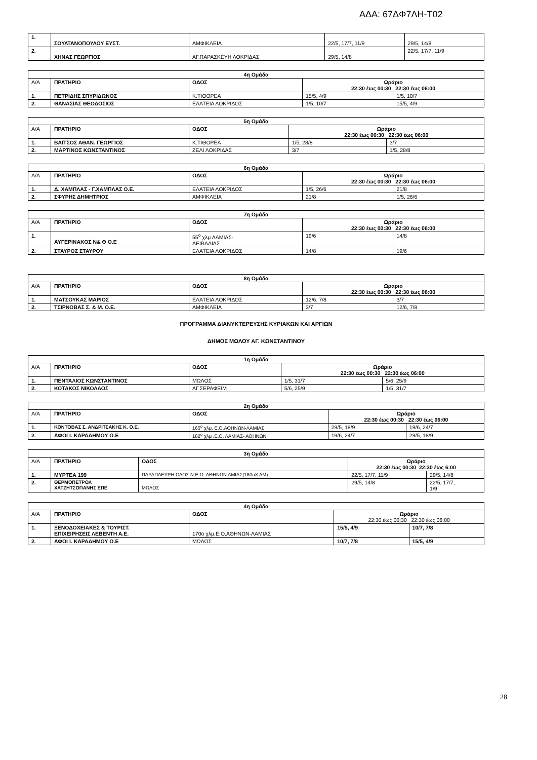ΑΔΑ: 67ΔΦ7ΛΗ-Τ02
| 1. | ΣΟΥΛΤΑΝΟΠΟΥΛΟΥ ΕΥΣΤ. | ΑΜΦΙΚΛΕΙΑ | 22/5, 17/7, 11/9 | 29/5, 14/8 |
| 2. | ΧΗΝΑΣ ΓΕΩΡΓΙΟΣ | ΑΓ.ΠΑΡΑΣΚΕΥΗ ΛΟΚΡΙΔΑΣ | 29/5, 14/8 | 22/5, 17/7, 11/9 |
| 4η Ομάδα | | | | |
| --- | --- | --- | --- | --- |
| Α/Α | ΠΡΑΤΗΡΙΟ | ΟΔΟΣ | Ωράριο 22:30 έως 00:30 22:30 έως 06:00 | |
| 1. | ΠΕΤΡΙΔΗΣ ΣΠΥΡΙΔΩΝΟΣ | Κ.ΤΙΘΟΡΕΑ | 15/5, 4/9 | 1/5, 10/7 |
| 2. | ΘΑΝΑΣΙΑΣ ΘΕΟΔΟΣΙΟΣ | ΕΛΑΤΕΙΑ ΛΟΚΡΙΔΟΣ | 1/5, 10/7 | 15/5, 4/9 |
| 5η Ομάδα | | | | |
| --- | --- | --- | --- | --- |
| Α/Α | ΠΡΑΤΗΡΙΟ | ΟΔΟΣ | Ωράριο 22:30 έως 00:30 22:30 έως 06:00 | |
| 1. | ΒΑΪΤΣΟΣ ΑΘΑΝ. ΓΕΩΡΓΙΟΣ | Κ.ΤΙΘΟΡΕΑ | 1/5, 28/8 | 3/7 |
| 2. | ΜΑΡΤΙΝΟΣ ΚΩΝΣΤΑΝΤΙΝΟΣ | ΖΕΛΙ ΛΟΚΡΙΔΑΣ | 3/7 | 1/5, 28/8 |
| 6η Ομάδα | | | | |
| --- | --- | --- | --- | --- |
| Α/Α | ΠΡΑΤΗΡΙΟ | ΟΔΟΣ | Ωράριο 22:30 έως 00:30 22:30 έως 06:00 | |
| 1. | Δ. ΧΑΜΠΛΑΣ - Γ.ΧΑΜΠΛΑΣ Ο.Ε. | ΕΛΑΤΕΙΑ ΛΟΚΡΙΔΟΣ | 1/5, 26/6 | 21/8 |
| 2. | ΣΦΥΡΗΣ ΔΗΜΗΤΡΙΟΣ | ΑΜΦΙΚΛΕΙΑ | 21/8 | 1/5, 26/6 |
| 7η Ομάδα | | | | |
| --- | --- | --- | --- | --- |
| Α/Α | ΠΡΑΤΗΡΙΟ | ΟΔΟΣ | Ωράριο 22:30 έως 00:30 22:30 έως 06:00 | |
| 1. | ΑΥΓΕΡΙΝΑΚΟΣ Ν& Θ Ο.Ε | 55<sup>ο</sup> χλμ ΛΑΜΙΑΣ- ΛΕΙΒΑΔΙΑΣ | 19/6 | 14/8 |
| 2. | ΣΤΑΥΡΟΣ ΣΤΑΥΡΟΥ | ΕΛΑΤΕΙΑ ΛΟΚΡΙΔΟΣ | 14/8 | 19/6 |
| 8η Ομάδα | | | | |
| --- | --- | --- | --- | --- |
| Α/Α | ΠΡΑΤΗΡΙΟ | ΟΔΟΣ | Ωράριο 22:30 έως 00:30 22:30 έως 06:00 | |
| 1. | ΜΑΤΣΟΥΚΑΣ ΜΑΡΙΟΣ | ΕΛΑΤΕΙΑ ΛΟΚΡΙΔΟΣ | 12/6, 7/8 | 3/7 |
| 2. | ΤΣΙΡΝΟΒΑΣ Σ. & Μ. Ο.Ε. | ΑΜΦΙΚΛΕΙΑ | 3/7 | 12/6, 7/8 |
ΠΡΟΓΡΑΜΜΑ ΔΙΑΝΥΚΤΕΡΕΥΣΗΣ ΚΥΡΙΑΚΩΝ ΚΑΙ ΑΡΓΙΩΝ
ΔΗΜΟΣ ΜΩΛΟΥ ΑΓ. ΚΩΝΣΤΑΝΤΙΝΟΥ
| 1η Ομάδα | | | | |
| --- | --- | --- | --- | --- |
| Α/Α | ΠΡΑΤΗΡΙΟ | ΟΔΟΣ | Ωράριο 22:30 έως 00:30 22:30 έως 06:00 | |
| 1. | ΠΕΝΤΑΛΙΟΣ ΚΩΝΣΤΑΝΤΙΝΟΣ | ΜΩΛΟΣ | 1/5, 31/7 | 5/6, 25/9 |
| 2. | ΚΟΤΑΚΟΣ ΝΙΚΟΛΑΟΣ | ΑΓ.ΣΕΡΑΦΕΙΜ | 5/6, 25/9 | 1/5, 31/7 |
| 2η Ομάδα | | | | |
| --- | --- | --- | --- | --- |
| Α/Α | ΠΡΑΤΗΡΙΟ | ΟΔΟΣ | Ωράριο 22:30 έως 00:30 22:30 έως 06:00 | |
| 1. | ΚΟΝΤΟΒΑΣ Σ. ΑΝΔΡΙΤΣΑΚΗΣ Κ. Ο.Ε. | 165<sup>ο</sup> χλμ. Ε.Ο.ΑΘΗΝΩΝ-ΛΑΜΙΑΣ | 29/5, 18/9 | 19/6, 24/7 |
| 2. | ΑΦΟΙ Ι. ΚΑΡΑΔΗΜΟΥ Ο.Ε | 182<sup>ο</sup> χλμ .Ε.Ο. ΛΑΜΙΑΣ- ΑΘΗΝΩΝ | 19/6, 24/7 | 29/5, 18/9 |
| 3η Ομάδα | | | | |
| --- | --- | --- | --- | --- |
| Α/Α | ΠΡΑΤΗΡΙΟ | ΟΔΟΣ | Ωράριο 22:30 έως 00:30 22:30 έως 6:00 | |
| 1. | ΜΥΡΤΕΑ 199 | ΠΑΡΑΠΛΕΥΡΗ ΟΔΟΣ Ν.Ε.Ο. ΑΘΗΝΩΝ ΑΜΙΑΣ(180οΧ ΛΜ) | 22/5, 17/7, 11/9 | 29/5, 14/8 |
| 2. | ΘΕΡΜΟΠΕΤΡΟΛ ΧΑΤΖΗΤΣΟΠΑΝΗΣ ΕΠΕ | ΜΩΛΟΣ | 29/5, 14/8 | 22/5, 17/7, 1/9 |
| 4η Ομάδα | | | | |
| --- | --- | --- | --- | --- |
| Α/Α | ΠΡΑΤΗΡΙΟ | ΟΔΟΣ | Ωράριο 22:30 έως 00:30 22:30 έως 06:00 | |
| 1. | ΞΕΝΟΔΟΧΕΙΑΚΕΣ & ΤΟΥΡΙΣΤ. ΕΠΙΧΕΙΡΗΣΕΙΣ ΛΕΒΕΝΤΗ Α.Ε. | 170ο χλμ.Ε.Ο.ΑΘΗΝΩΝ-ΛΑΜΙΑΣ | 15/5, 4/9 | 10/7, 7/8 |
| 2. | ΑΦΟΙ Ι. ΚΑΡΑΔΗΜΟΥ Ο.Ε | ΜΩΛΟΣ | 10/7, 7/8 | 15/5, 4/9 |
28